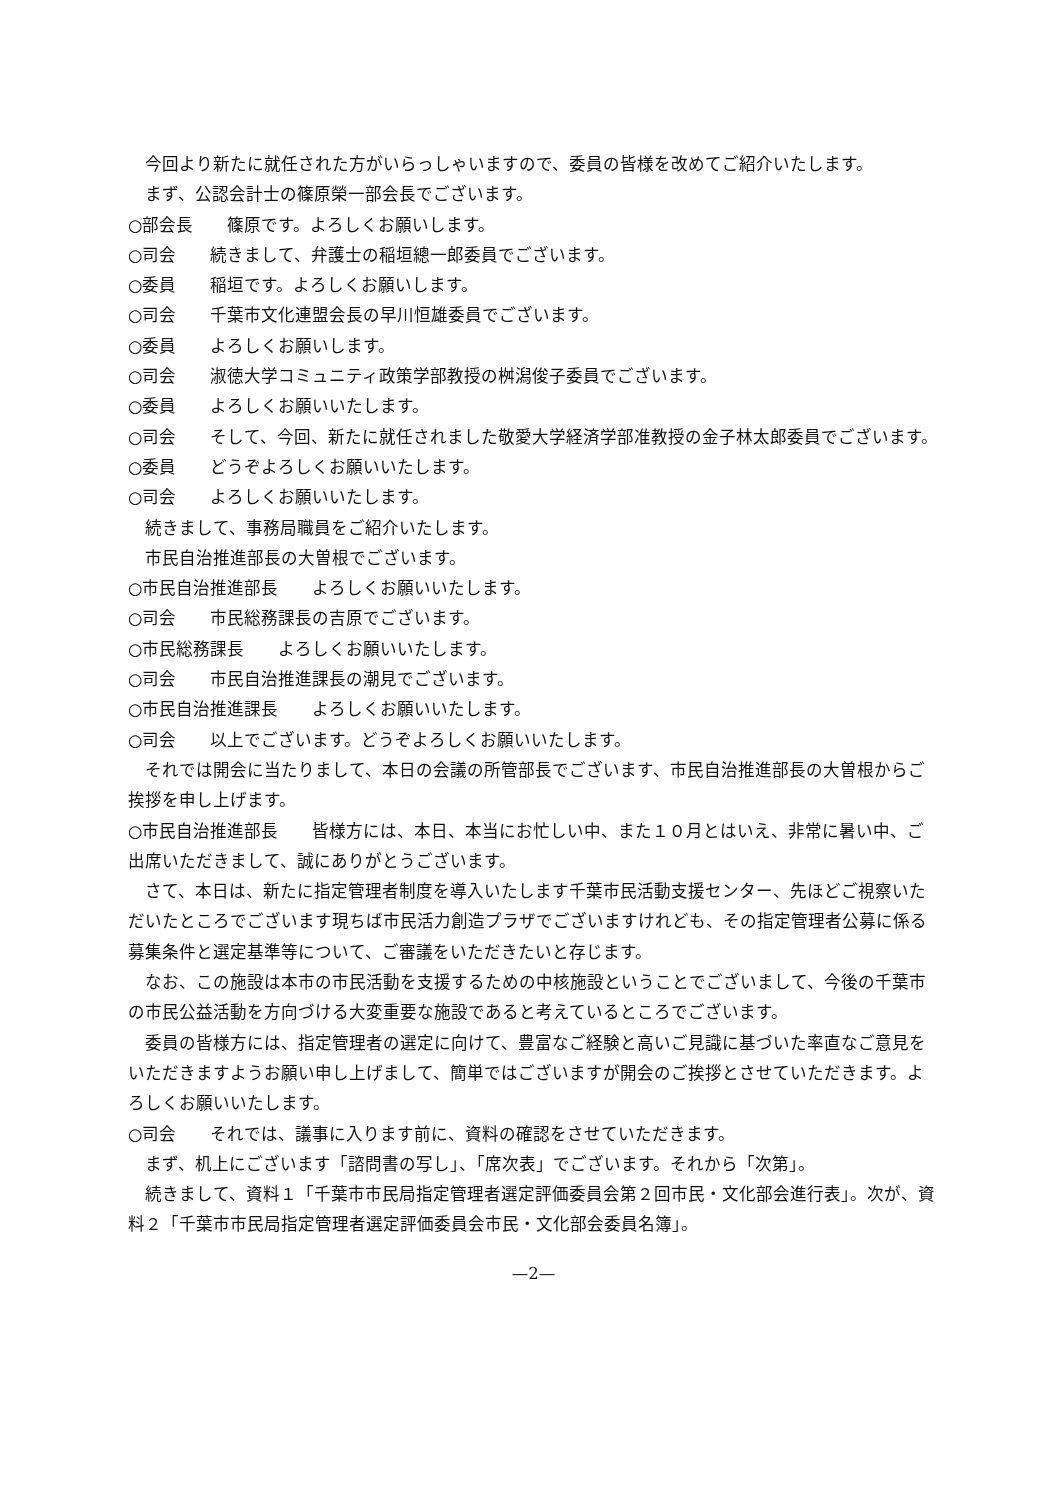今回より新たに就任された方がいらっしゃいますので、委員の皆様を改めてご紹介いたします。
まず、公認会計士の篠原榮一部会長でございます。
○部会長　　篠原です。よろしくお願いします。
○司会　　続きまして、弁護士の稲垣總一郎委員でございます。
○委員　　稲垣です。よろしくお願いします。
○司会　　千葉市文化連盟会長の早川恒雄委員でございます。
○委員　　よろしくお願いします。
○司会　　淑徳大学コミュニティ政策学部教授の桝潟俊子委員でございます。
○委員　　よろしくお願いいたします。
○司会　　そして、今回、新たに就任されました敬愛大学経済学部准教授の金子林太郎委員でございます。
○委員　　どうぞよろしくお願いいたします。
○司会　　よろしくお願いいたします。
続きまして、事務局職員をご紹介いたします。
市民自治推進部長の大曽根でございます。
○市民自治推進部長　　よろしくお願いいたします。
○司会　　市民総務課長の吉原でございます。
○市民総務課長　　よろしくお願いいたします。
○司会　　市民自治推進課長の潮見でございます。
○市民自治推進課長　　よろしくお願いいたします。
○司会　　以上でございます。どうぞよろしくお願いいたします。
それでは開会に当たりまして、本日の会議の所管部長でございます、市民自治推進部長の大曽根からご挨拶を申し上げます。
○市民自治推進部長　　皆様方には、本日、本当にお忙しい中、また１０月とはいえ、非常に暑い中、ご出席いただきまして、誠にありがとうございます。
さて、本日は、新たに指定管理者制度を導入いたします千葉市民活動支援センター、先ほどご視察いただいたところでございます現ちば市民活力創造プラザでございますけれども、その指定管理者公募に係る募集条件と選定基準等について、ご審議をいただきたいと存じます。
なお、この施設は本市の市民活動を支援するための中核施設ということでございまして、今後の千葉市の市民公益活動を方向づける大変重要な施設であると考えているところでございます。
委員の皆様方には、指定管理者の選定に向けて、豊富なご経験と高いご見識に基づいた率直なご意見をいただきますようお願い申し上げまして、簡単ではございますが開会のご挨拶とさせていただきます。よろしくお願いいたします。
○司会　　それでは、議事に入ります前に、資料の確認をさせていただきます。
まず、机上にございます「諮問書の写し」、「席次表」でございます。それから「次第」。
続きまして、資料１「千葉市市民局指定管理者選定評価委員会第２回市民・文化部会進行表」。次が、資料２「千葉市市民局指定管理者選定評価委員会市民・文化部会委員名簿」。
—2—